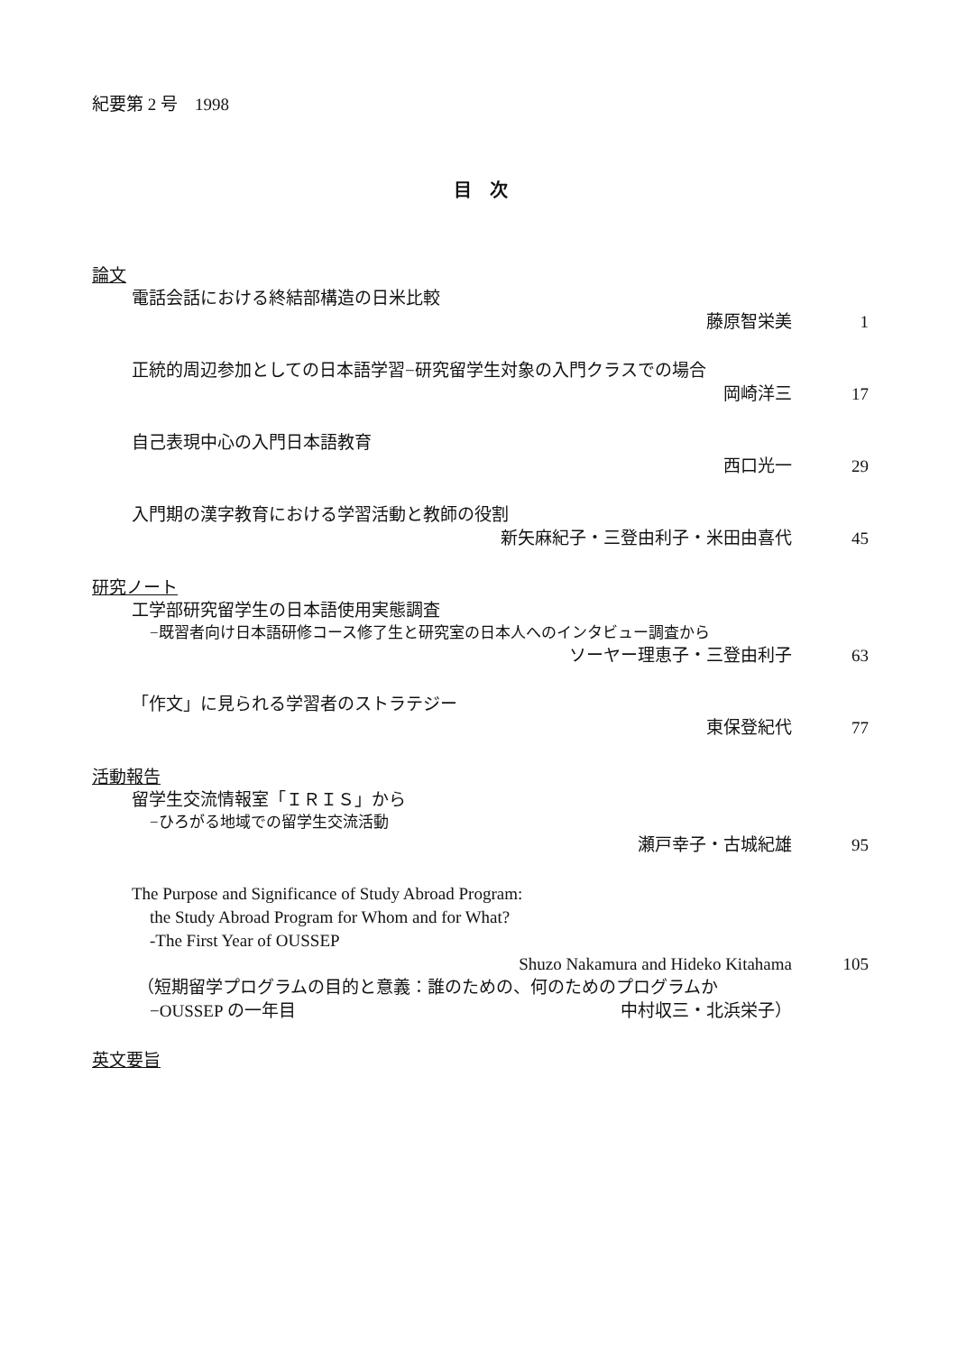紀要第 2 号　1998
目　次
論文
電話会話における終結部構造の日米比較
藤原智栄美 1
正統的周辺参加としての日本語学習−研究留学生対象の入門クラスでの場合
岡崎洋三 17
自己表現中心の入門日本語教育
西口光一 29
入門期の漢字教育における学習活動と教師の役割
新矢麻紀子・三登由利子・米田由喜代 45
研究ノート
工学部研究留学生の日本語使用実態調査
−既習者向け日本語研修コース修了生と研究室の日本人へのインタビュー調査から
ソーヤー理恵子・三登由利子 63
「作文」に見られる学習者のストラテジー
東保登紀代 77
活動報告
留学生交流情報室「ＩＲＩＳ」から
−ひろがる地域での留学生交流活動
瀬戸幸子・古城紀雄 95
The Purpose and Significance of Study Abroad Program:
the Study Abroad Program for Whom and for What?
-The First Year of OUSSEP
Shuzo Nakamura and Hideko Kitahama 105
（短期留学プログラムの目的と意義：誰のための、何のためのプログラムか
−OUSSEP の一年目 中村収三・北浜栄子）
英文要旨